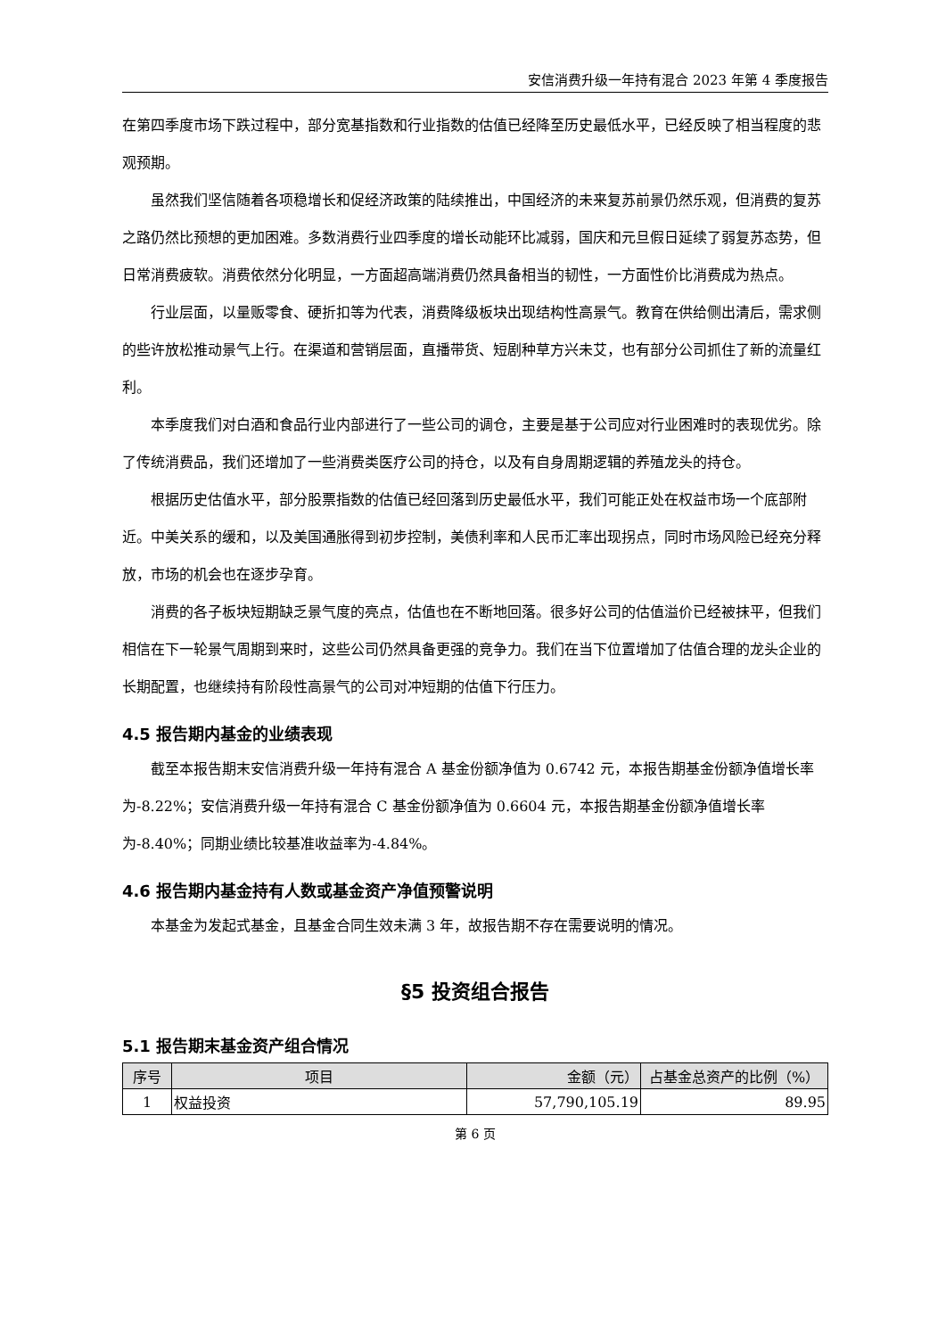安信消费升级一年持有混合 2023 年第 4 季度报告
在第四季度市场下跌过程中，部分宽基指数和行业指数的估值已经降至历史最低水平，已经反映了相当程度的悲观预期。
虽然我们坚信随着各项稳增长和促经济政策的陆续推出，中国经济的未来复苏前景仍然乐观，但消费的复苏之路仍然比预想的更加困难。多数消费行业四季度的增长动能环比减弱，国庆和元旦假日延续了弱复苏态势，但日常消费疲软。消费依然分化明显，一方面超高端消费仍然具备相当的韧性，一方面性价比消费成为热点。
行业层面，以量贩零食、硬折扣等为代表，消费降级板块出现结构性高景气。教育在供给侧出清后，需求侧的些许放松推动景气上行。在渠道和营销层面，直播带货、短剧种草方兴未艾，也有部分公司抓住了新的流量红利。
本季度我们对白酒和食品行业内部进行了一些公司的调仓，主要是基于公司应对行业困难时的表现优劣。除了传统消费品，我们还增加了一些消费类医疗公司的持仓，以及有自身周期逻辑的养殖龙头的持仓。
根据历史估值水平，部分股票指数的估值已经回落到历史最低水平，我们可能正处在权益市场一个底部附近。中美关系的缓和，以及美国通胀得到初步控制，美债利率和人民币汇率出现拐点，同时市场风险已经充分释放，市场的机会也在逐步孕育。
消费的各子板块短期缺乏景气度的亮点，估值也在不断地回落。很多好公司的估值溢价已经被抹平，但我们相信在下一轮景气周期到来时，这些公司仍然具备更强的竞争力。我们在当下位置增加了估值合理的龙头企业的长期配置，也继续持有阶段性高景气的公司对冲短期的估值下行压力。
4.5 报告期内基金的业绩表现
截至本报告期末安信消费升级一年持有混合 A 基金份额净值为 0.6742 元，本报告期基金份额净值增长率为-8.22%；安信消费升级一年持有混合 C 基金份额净值为 0.6604 元，本报告期基金份额净值增长率为-8.40%；同期业绩比较基准收益率为-4.84%。
4.6 报告期内基金持有人数或基金资产净值预警说明
本基金为发起式基金，且基金合同生效未满 3 年，故报告期不存在需要说明的情况。
§5 投资组合报告
5.1 报告期末基金资产组合情况
| 序号 | 项目 | 金额（元） | 占基金总资产的比例（%） |
| --- | --- | --- | --- |
| 1 | 权益投资 | 57,790,105.19 | 89.95 |
第 6 页